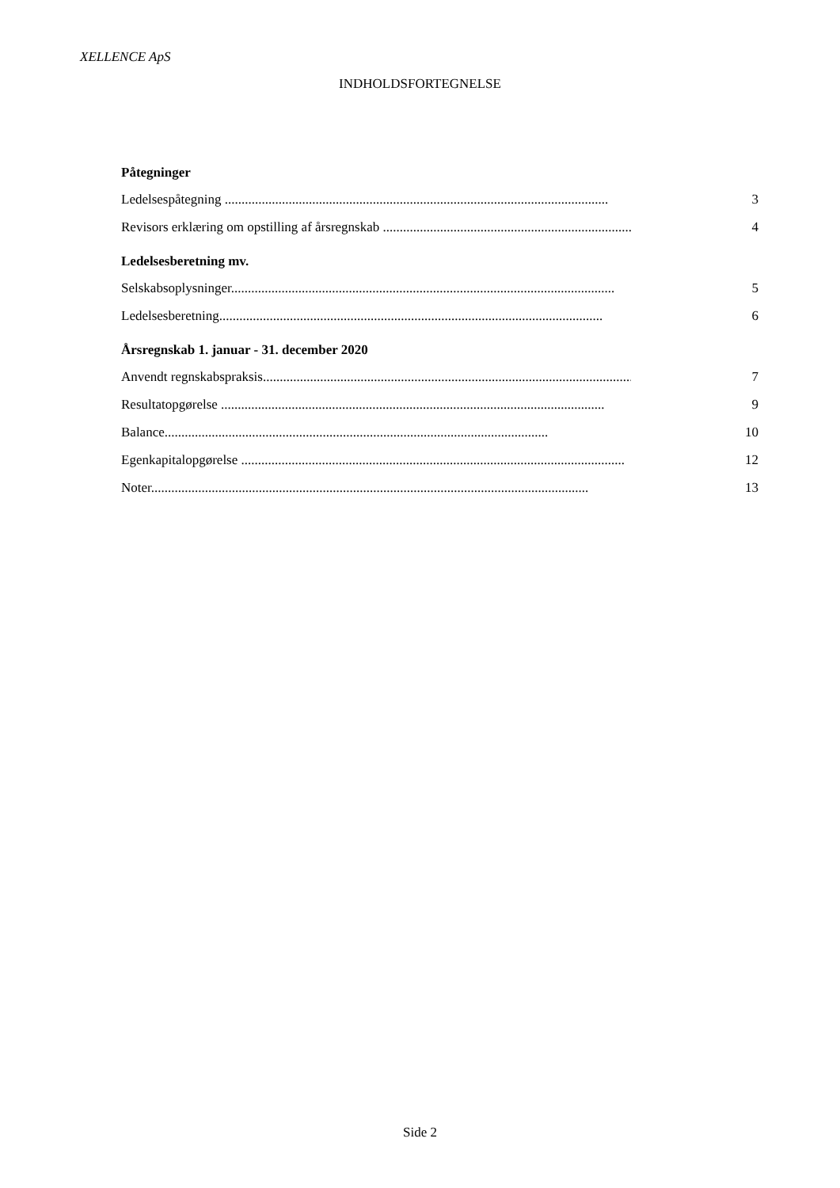XELLENCE ApS
INDHOLDSFORTEGNELSE
Påtegninger
Ledelsespåtegning .................................................................................................................. 3
Revisors erklæring om opstilling af årsregnskab .................................................................................. 4
Ledelsesberetning mv.
Selskabsoplysninger.................................................................................................................. 5
Ledelsesberetning.................................................................................................................. 6
Årsregnskab 1. januar - 31. december 2020
Anvendt regnskabspraksis.................................................................................................................. 7
Resultatopgørelse .................................................................................................................. 9
Balance.................................................................................................................. 10
Egenkapitalopgørelse .................................................................................................................. 12
Noter.................................................................................................................................. 13
Side 2